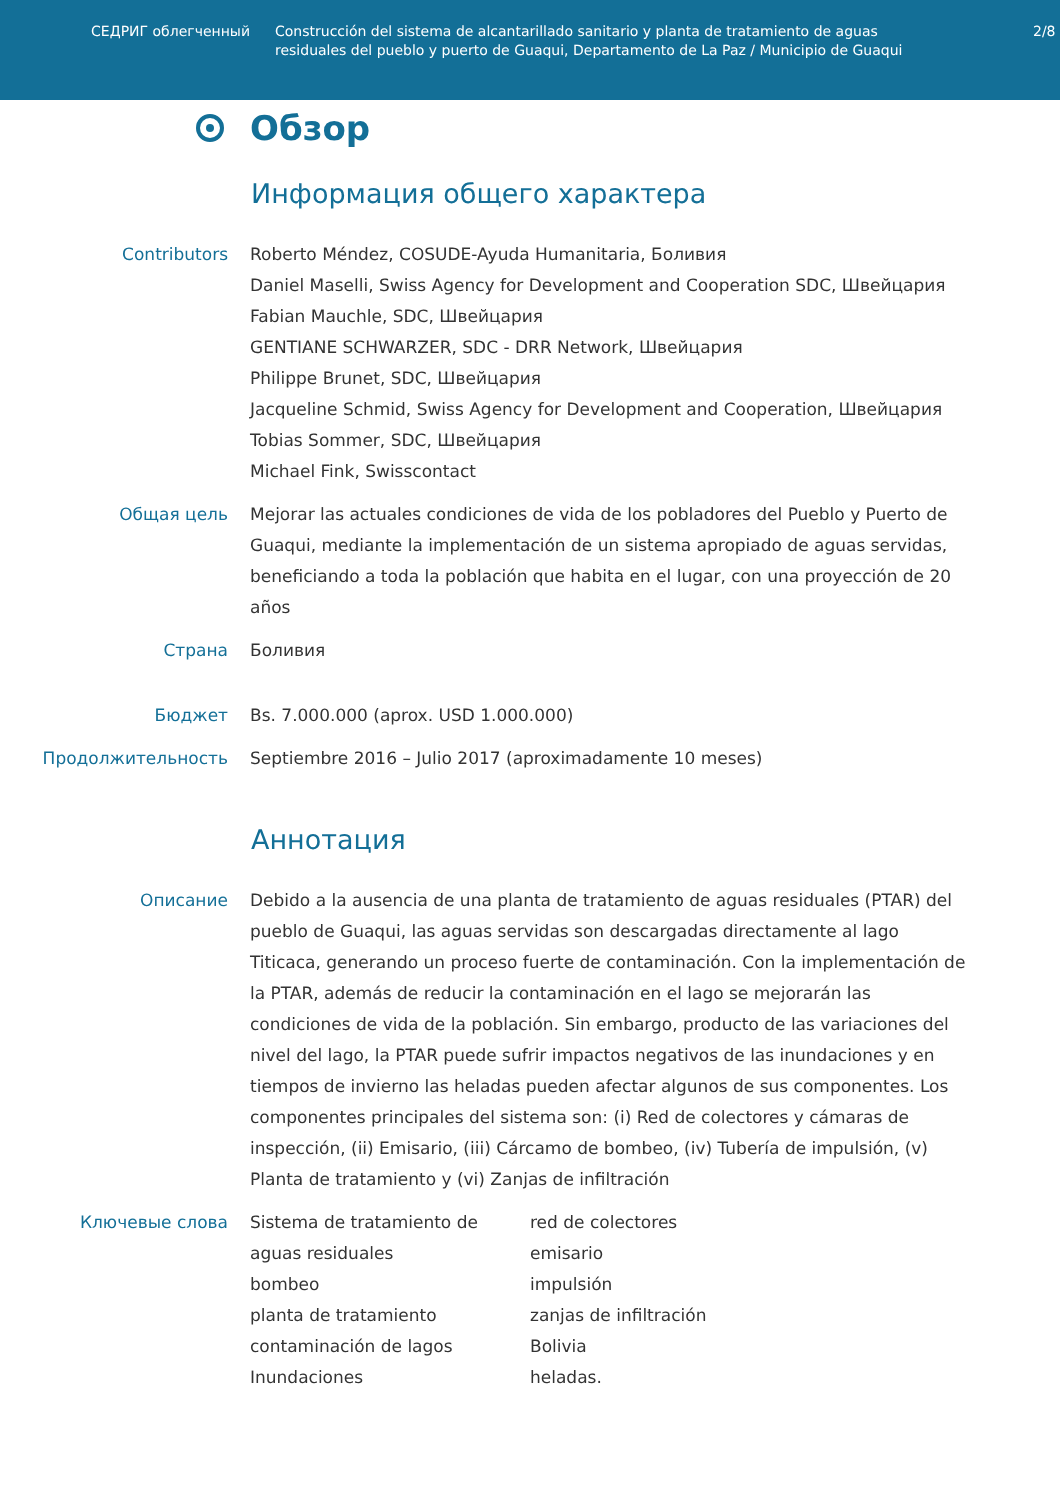СЕДРИГ облегченный Construcción del sistema de alcantarillado sanitario y planta de tratamiento de aguas residuales del pueblo y puerto de Guaqui, Departamento de La Paz / Municipio de Guaqui
2/8
Обзор
Информация общего характера
Contributors Roberto Méndez, COSUDE-Ayuda Humanitaria, Боливия
Daniel Maselli, Swiss Agency for Development and Cooperation SDC, Швейцария
Fabian Mauchle, SDC, Швейцария
GENTIANE SCHWARZER, SDC - DRR Network, Швейцария
Philippe Brunet, SDC, Швейцария
Jacqueline Schmid, Swiss Agency for Development and Cooperation, Швейцария
Tobias Sommer, SDC, Швейцария
Michael Fink, Swisscontact
Общая цель Mejorar las actuales condiciones de vida de los pobladores del Pueblo y Puerto de Guaqui, mediante la implementación de un sistema apropiado de aguas servidas, beneficiando a toda la población que habita en el lugar, con una proyección de 20 años
Страна Боливия
Бюджет Bs. 7.000.000 (aprox. USD 1.000.000)
Продолжительность Septiembre 2016 – Julio 2017 (aproximadamente 10 meses)
Аннотация
Описание Debido a la ausencia de una planta de tratamiento de aguas residuales (PTAR) del pueblo de Guaqui, las aguas servidas son descargadas directamente al lago Titicaca, generando un proceso fuerte de contaminación. Con la implementación de la PTAR, además de reducir la contaminación en el lago se mejorarán las condiciones de vida de la población. Sin embargo, producto de las variaciones del nivel del lago, la PTAR puede sufrir impactos negativos de las inundaciones y en tiempos de invierno las heladas pueden afectar algunos de sus componentes. Los componentes principales del sistema son: (i) Red de colectores y cámaras de inspección, (ii) Emisario, (iii) Cárcamo de bombeo, (iv) Tubería de impulsión, (v) Planta de tratamiento y (vi) Zanjas de infiltración
Ключевые слова Sistema de tratamiento de aguas residuales
bombeo
planta de tratamiento
contaminación de lagos
Inundaciones
red de colectores
emisario
impulsión
zanjas de infiltración
Bolivia
heladas.